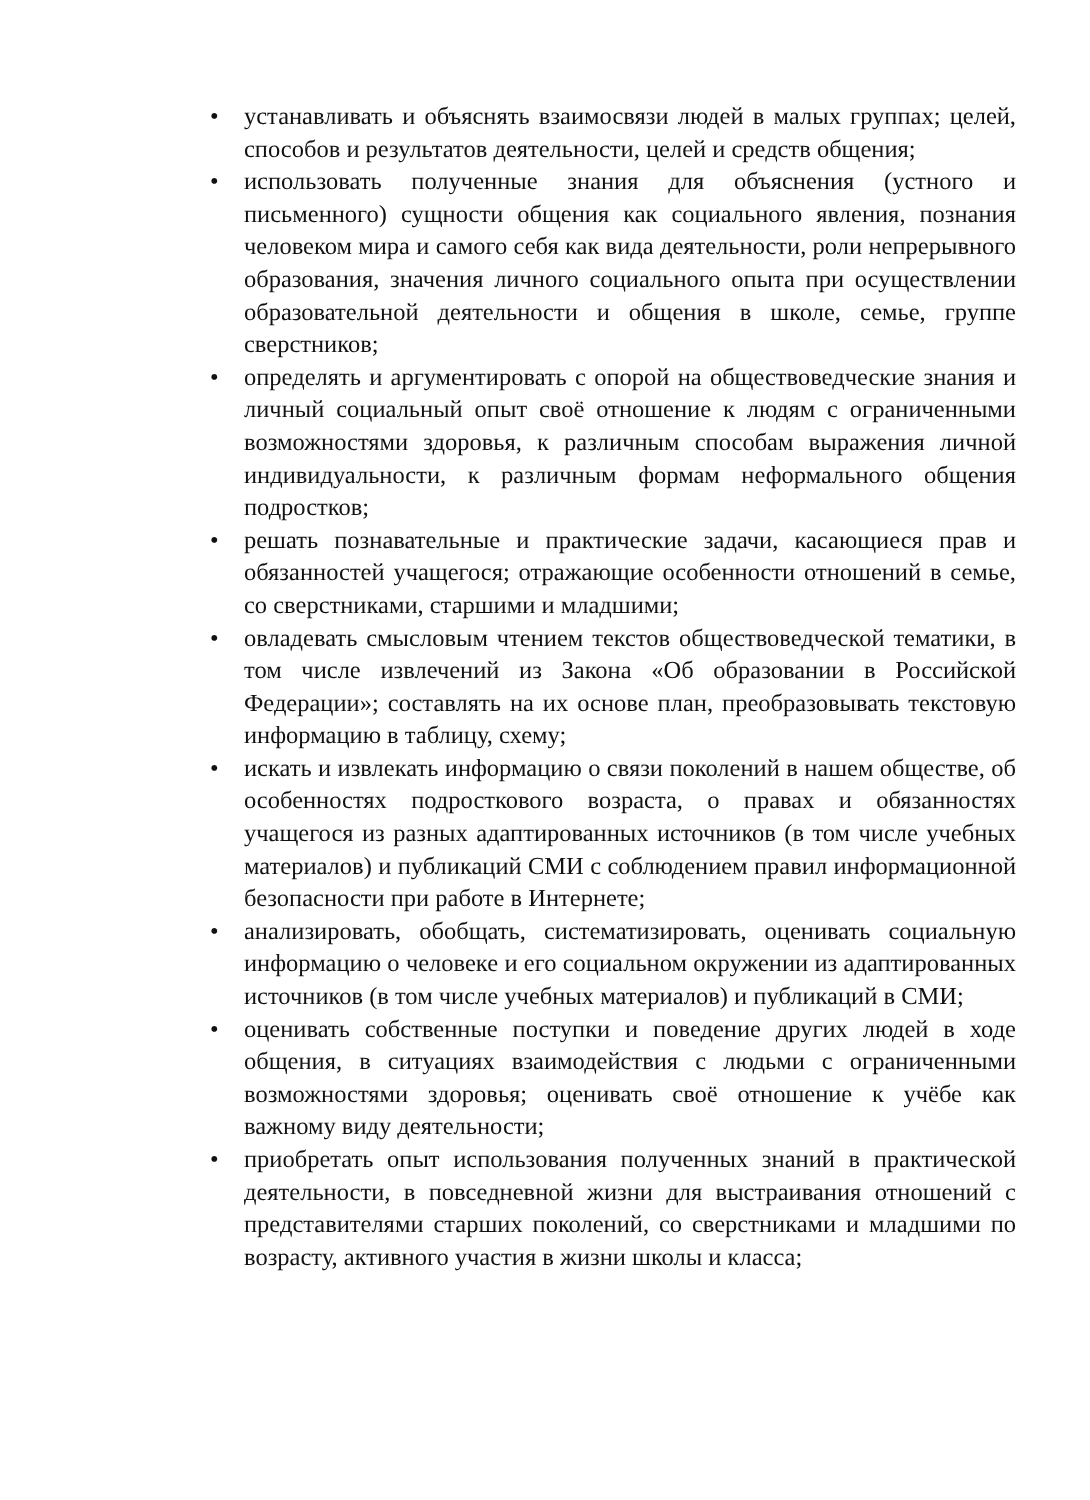• устанавливать и объяснять взаимосвязи людей в малых группах; целей, способов и результатов деятельности, целей и средств общения;
• использовать полученные знания для объяснения (устного и письменного) сущности общения как социального явления, познания человеком мира и самого себя как вида деятельности, роли непрерывного образования, значения личного социального опыта при осуществлении образовательной деятельности и общения в школе, семье, группе сверстников;
• определять и аргументировать с опорой на обществоведческие знания и личный социальный опыт своё отношение к людям с ограниченными возможностями здоровья, к различным способам выражения личной индивидуальности, к различным формам неформального общения подростков;
• решать познавательные и практические задачи, касающиеся прав и обязанностей учащегося; отражающие особенности отношений в семье, со сверстниками, старшими и младшими;
• овладевать смысловым чтением текстов обществоведческой тематики, в том числе извлечений из Закона «Об образовании в Российской Федерации»; составлять на их основе план, преобразовывать текстовую информацию в таблицу, схему;
• искать и извлекать информацию о связи поколений в нашем обществе, об особенностях подросткового возраста, о правах и обязанностях учащегося из разных адаптированных источников (в том числе учебных материалов) и публикаций СМИ с соблюдением правил информационной безопасности при работе в Интернете;
• анализировать, обобщать, систематизировать, оценивать социальную информацию о человеке и его социальном окружении из адаптированных источников (в том числе учебных материалов) и публикаций в СМИ;
• оценивать собственные поступки и поведение других людей в ходе общения, в ситуациях взаимодействия с людьми с ограниченными возможностями здоровья; оценивать своё отношение к учёбе как важному виду деятельности;
• приобретать опыт использования полученных знаний в практической деятельности, в повседневной жизни для выстраивания отношений с представителями старших поколений, со сверстниками и младшими по возрасту, активного участия в жизни школы и класса;